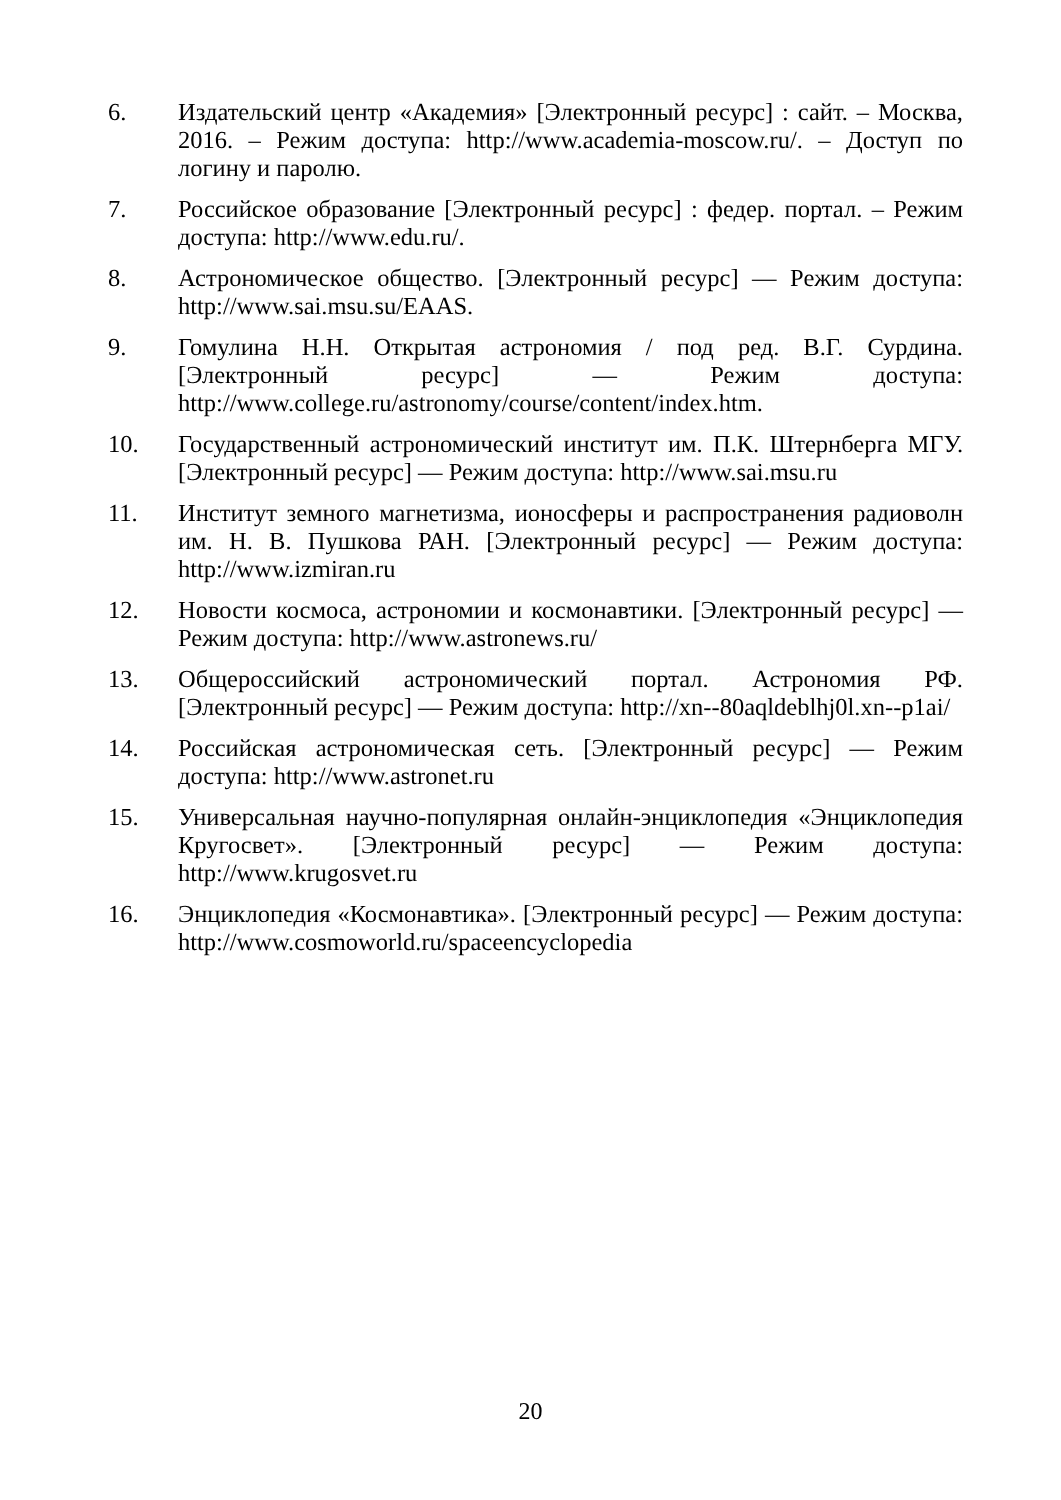6. Издательский центр «Академия» [Электронный ресурс] : сайт. – Москва, 2016. – Режим доступа: http://www.academia-moscow.ru/. – Доступ по логину и паролю.
7. Российское образование [Электронный ресурс] : федер. портал. – Режим доступа: http://www.edu.ru/.
8. Астрономическое общество. [Электронный ресурс] — Режим доступа: http://www.sai.msu.su/EAAS.
9. Гомулина Н.Н. Открытая астрономия / под ред. В.Г. Сурдина. [Электронный ресурс] — Режим доступа: http://www.college.ru/astronomy/course/content/index.htm.
10. Государственный астрономический институт им. П.К. Штернберга МГУ. [Электронный ресурс] — Режим доступа: http://www.sai.msu.ru
11. Институт земного магнетизма, ионосферы и распространения радиоволн им. Н. В. Пушкова РАН. [Электронный ресурс] — Режим доступа: http://www.izmiran.ru
12. Новости космоса, астрономии и космонавтики. [Электронный ресурс] — Режим доступа: http://www.astronews.ru/
13. Общероссийский астрономический портал. Астрономия РФ. [Электронный ресурс] — Режим доступа: http://xn--80aqldeblhj0l.xn--p1ai/
14. Российская астрономическая сеть. [Электронный ресурс] — Режим доступа: http://www.astronet.ru
15. Универсальная научно-популярная онлайн-энциклопедия «Энциклопедия Кругосвет». [Электронный ресурс] — Режим доступа: http://www.krugosvet.ru
16. Энциклопедия «Космонавтика». [Электронный ресурс] — Режим доступа: http://www.cosmoworld.ru/spaceencyclopedia
20